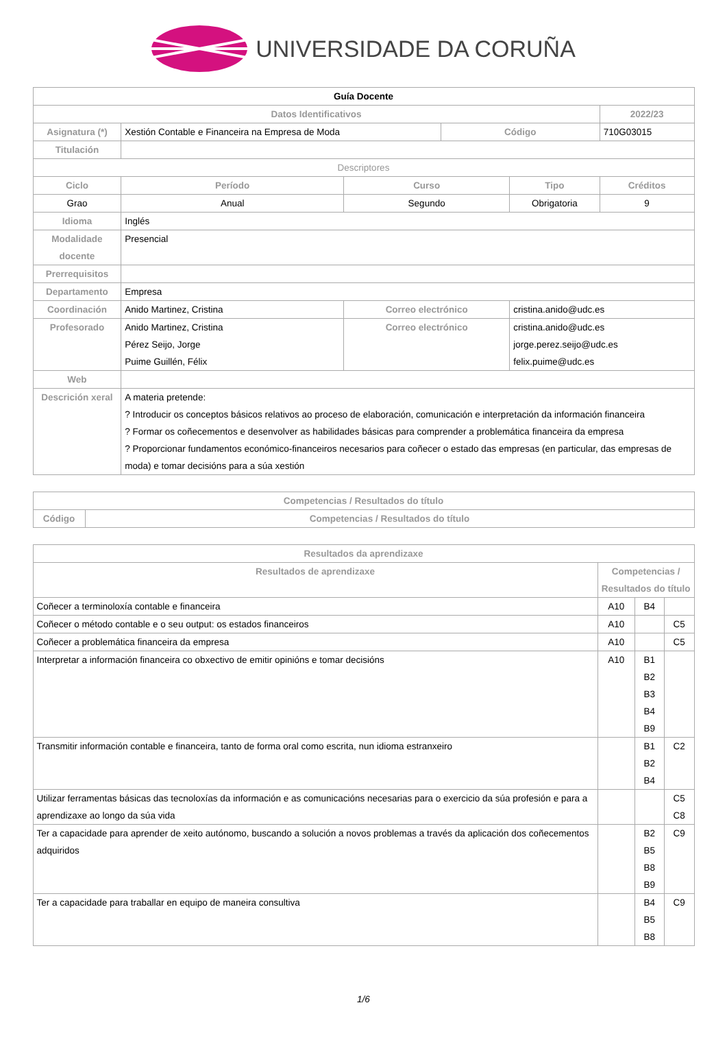UNIVERSIDADE DA CORUÑA
| Guía Docente | | | | | | |
| Datos Identificativos | | | | | | 2022/23 |
| Asignatura (*) | Xestión Contable e Financeira na Empresa de Moda | | | Código | | 710G03015 |
| Titulación | | | | | | |
| Descriptores | | | | | | |
| Ciclo | | Período | Curso | | Tipo | Créditos |
| Grao | | Anual | Segundo | | Obrigatoria | 9 |
| Idioma | Inglés | | | | | |
| Modalidade docente | Presencial | | | | | |
| Prerrequisitos | | | | | | |
| Departamento | Empresa | | | | | |
| Coordinación | Anido Martinez, Cristina | | Correo electrónico | | cristina.anido@udc.es | |
| Profesorado | Anido Martinez, Cristina Pérez Seijo, Jorge Puime Guillén, Félix | | Correo electrónico | | cristina.anido@udc.es jorge.perez.seijo@udc.es felix.puime@udc.es | |
| Web | | | | | | |
| Descrición xeral | A materia pretende: ? Introducir os conceptos básicos relativos ao proceso de elaboración, comunicación e interpretación da información financeira ? Formar os coñecementos e desenvolver as habilidades básicas para comprender a problemática financeira da empresa ? Proporcionar fundamentos económico-financeiros necesarios para coñecer o estado das empresas (en particular, das empresas de moda) e tomar decisións para a súa xestión | | | | | |
| Competencias / Resultados do título | |
| --- | --- |
| Código | Competencias / Resultados do título |
| Resultados da aprendizaxe | | | |
| --- | --- | --- | --- |
| Resultados de aprendizaxe | Competencias / Resultados do título | | |
| Coñecer a terminoloxía contable e financeira | A10 | B4 | |
| Coñecer o método contable e o seu output: os estados financeiros | A10 | | C5 |
| Coñecer a problemática financeira da empresa | A10 | | C5 |
| Interpretar a información financeira co obxectivo de emitir opinións e tomar decisións | A10 | B1 B2 B3 B4 B9 | |
| Transmitir información contable e financeira, tanto de forma oral como escrita, nun idioma estranxeiro | | B1 B2 B4 | C2 |
| Utilizar ferramentas básicas das tecnoloxías da información e as comunicacións necesarias para o exercicio da súa profesión e para a aprendizaxe ao longo da súa vida | | | C5 C8 |
| Ter a capacidade para aprender de xeito autónomo, buscando a solución a novos problemas a través da aplicación dos coñecementos adquiridos | | B2 B5 B8 B9 | C9 |
| Ter a capacidade para traballar en equipo de maneira consultiva | | B4 B5 B8 | C9 |
1/6